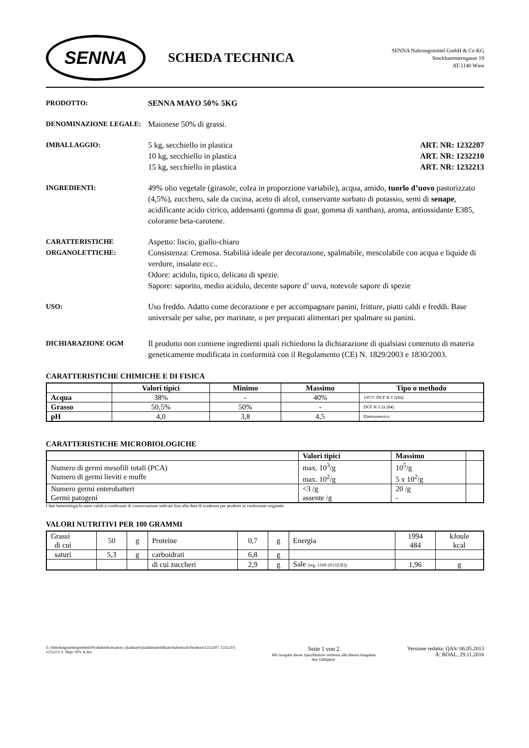SENNA
SCHEDA TECHNICA
SENNA Nahrungsmittel GmbH & Co KG
Stockhammerngasse 19
AT-1140 Wien
PRODOTTO: SENNA MAYO 50% 5KG
DENOMINAZIONE LEGALE: Maionese 50% di grassi.
IMBALLAGGIO: 5 kg, secchiello in plastica ART. NR: 1232207
10 kg, secchiello in plastica ART. NR: 1232210
15 kg, secchiello in plastica ART. NR: 1232213
INGREDIENTI: 49% olio vegetale (girasole, colza in proporzione variabile), acqua, amido, tuorlo d’uovo pastorizzato (4,5%), zucchero, sale da cucina, aceto di alcol, conservante sorbato di potassio, semi di senape, acidificante acido citrico, addensanti (gomma di guar, gomma di xanthan), aroma, antiossidante E385, colorante beta-carotene.
CARATTERISTICHE ORGANOLETTICHE:
Aspetto: liscio, giallo-chiaro
Consistenza: Cremosa. Stabilità ideale per decorazione, spalmabile, mescolabile con acqua e liquide di verdure, insalate ecc..
Odore: acidulo, tipico, delicato di spezie.
Sapore: saporito, medio acidulo, decente sapore d’ uova, notevole sapore di spezie
USO: Uso freddo. Adatto come decorazione e per accompagnare panini, fritture, piatti caldi e freddi. Base universale per salse, per marinate, o per preparati alimentari per spalmare su panini.
DICHIARAZIONE OGM Il prodotto non contiene ingredienti quali richiedono la dichiarazione di qualsiasi contenuto di materia geneticamente modificata in conformità con il Regolamento (CE) N. 1829/2003 e 1830/2003.
CARATTERISTICHE CHIMICHE E DI FISICA
| | Valori tipici | Minimo | Massimo | Tipo o methodo |
| --- | --- | --- | --- | --- |
| Acqua | 38% | - | 40% | 105°C DGF K-I 1(84) |
| Grasso | 50,5% | 50% | - | DGF K-I 2a (84) |
| pH | 4,0 | 3,8 | 4,5 | Elettrometrico |
CARATTERISTICHE MICROBIOLOGICHE
| | Valori tipici | Massimo | |
| --- | --- | --- | --- |
| Numero di germi mesofili totali (PCA) Numero di germi lieviti e muffe | max. 10<sup>3</sup>/g max. 10<sup>2</sup>/g | 10<sup>5</sup>/g 5 x 10<sup>2</sup>/g | |
| Numero germi enterobatteri Germi patogeni | <3 /g assente /g | 20 /g - | |
I dati batteriologichi sono validi a condizioni di conservazione indicati fino alla data di scadenza per prodotti in confezione originale
VALORI NUTRITIVI PER 100 GRAMMI
| Grassi di cui | 50 | g | Proteine | 0,7 | g | Energia | 1994 484 | kJoule kcal |
| saturi | 5,3 | g | carboidrati | 6,8 | g | | | |
| | | | di cui zuccheri | 2,9 | g | Sale (reg. 1169-2011(UE)) | 1,96 | g |
Z:\Abteilungsuebergreifend\Produktinformation_Qualitaet\Qualitätszertifikate\Italienisch\Feinkost\1232207, 1232210, 1232213 S. Majo 50% It.doc
Seite 1 von 2
Mit Ausgabe dieser Spezifikation verlieren alle älteren Ausgaben
ihre Gültigkeit.
Versione redatta: QAS/ 06.05.2013
Ä: ROAL, 29.11.2016